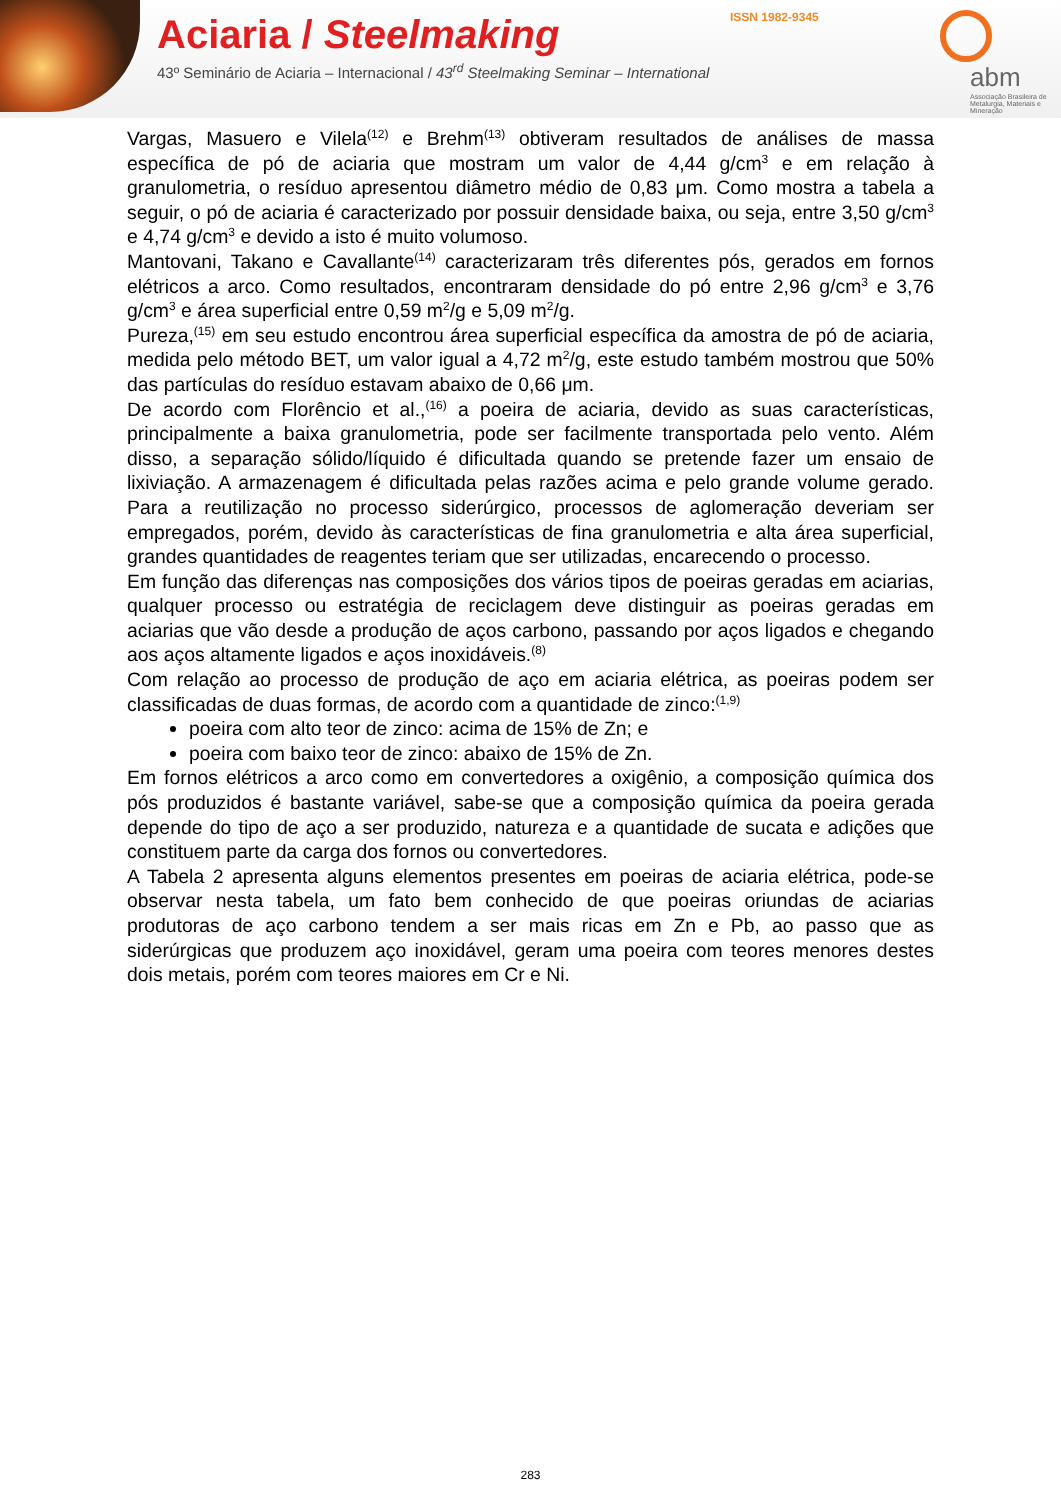Aciaria / Steelmaking
43º Seminário de Aciaria – Internacional / 43<sup>rd</sup> Steelmaking Seminar – International
ISSN 1982-9345
abm
Associação Brasileira de Metalurgia, Materiais e Mineração
Vargas, Masuero e Vilela<sup>(12)</sup> e Brehm<sup>(13)</sup> obtiveram resultados de análises de massa específica de pó de aciaria que mostram um valor de 4,44 g/cm<sup>3</sup> e em relação à granulometria, o resíduo apresentou diâmetro médio de 0,83 μm. Como mostra a tabela a seguir, o pó de aciaria é caracterizado por possuir densidade baixa, ou seja, entre 3,50 g/cm<sup>3</sup> e 4,74 g/cm<sup>3</sup> e devido a isto é muito volumoso.
Mantovani, Takano e Cavallante<sup>(14)</sup> caracterizaram três diferentes pós, gerados em fornos elétricos a arco. Como resultados, encontraram densidade do pó entre 2,96 g/cm<sup>3</sup> e 3,76 g/cm<sup>3</sup> e área superficial entre 0,59 m<sup>2</sup>/g e 5,09 m<sup>2</sup>/g.
Pureza,<sup>(15)</sup> em seu estudo encontrou área superficial específica da amostra de pó de aciaria, medida pelo método BET, um valor igual a 4,72 m<sup>2</sup>/g, este estudo também mostrou que 50% das partículas do resíduo estavam abaixo de 0,66 μm.
De acordo com Florêncio et al.,<sup>(16)</sup> a poeira de aciaria, devido as suas características, principalmente a baixa granulometria, pode ser facilmente transportada pelo vento. Além disso, a separação sólido/líquido é dificultada quando se pretende fazer um ensaio de lixiviação. A armazenagem é dificultada pelas razões acima e pelo grande volume gerado. Para a reutilização no processo siderúrgico, processos de aglomeração deveriam ser empregados, porém, devido às características de fina granulometria e alta área superficial, grandes quantidades de reagentes teriam que ser utilizadas, encarecendo o processo.
Em função das diferenças nas composições dos vários tipos de poeiras geradas em aciarias, qualquer processo ou estratégia de reciclagem deve distinguir as poeiras geradas em aciarias que vão desde a produção de aços carbono, passando por aços ligados e chegando aos aços altamente ligados e aços inoxidáveis.<sup>(8)</sup>
Com relação ao processo de produção de aço em aciaria elétrica, as poeiras podem ser classificadas de duas formas, de acordo com a quantidade de zinco:<sup>(1,9)</sup>
poeira com alto teor de zinco: acima de 15% de Zn; e
poeira com baixo teor de zinco: abaixo de 15% de Zn.
Em fornos elétricos a arco como em convertedores a oxigênio, a composição química dos pós produzidos é bastante variável, sabe-se que a composição química da poeira gerada depende do tipo de aço a ser produzido, natureza e a quantidade de sucata e adições que constituem parte da carga dos fornos ou convertedores.
A Tabela 2 apresenta alguns elementos presentes em poeiras de aciaria elétrica, pode-se observar nesta tabela, um fato bem conhecido de que poeiras oriundas de aciarias produtoras de aço carbono tendem a ser mais ricas em Zn e Pb, ao passo que as siderúrgicas que produzem aço inoxidável, geram uma poeira com teores menores destes dois metais, porém com teores maiores em Cr e Ni.
283